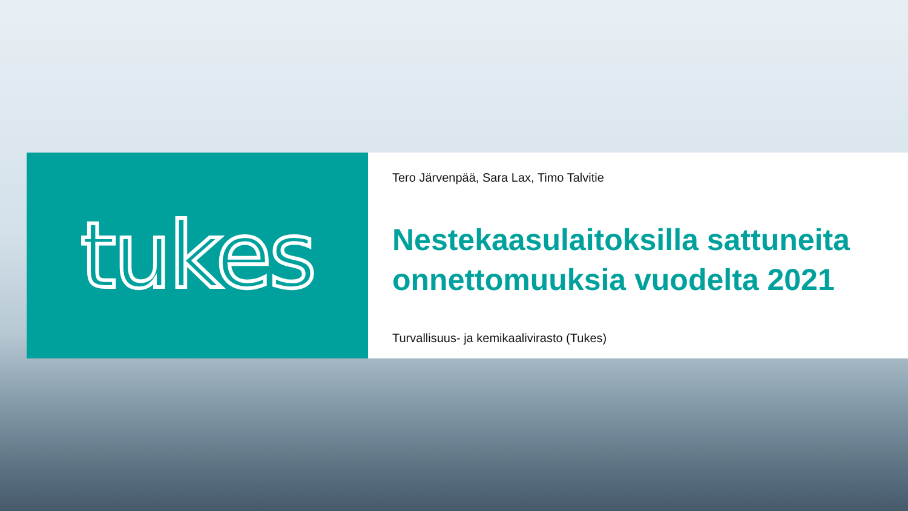tukes
Tero Järvenpää, Sara Lax, Timo Talvitie
Nestekaasulaitoksilla sattuneita onnettomuuksia vuodelta 2021
Turvallisuus- ja kemikaalivirasto (Tukes)